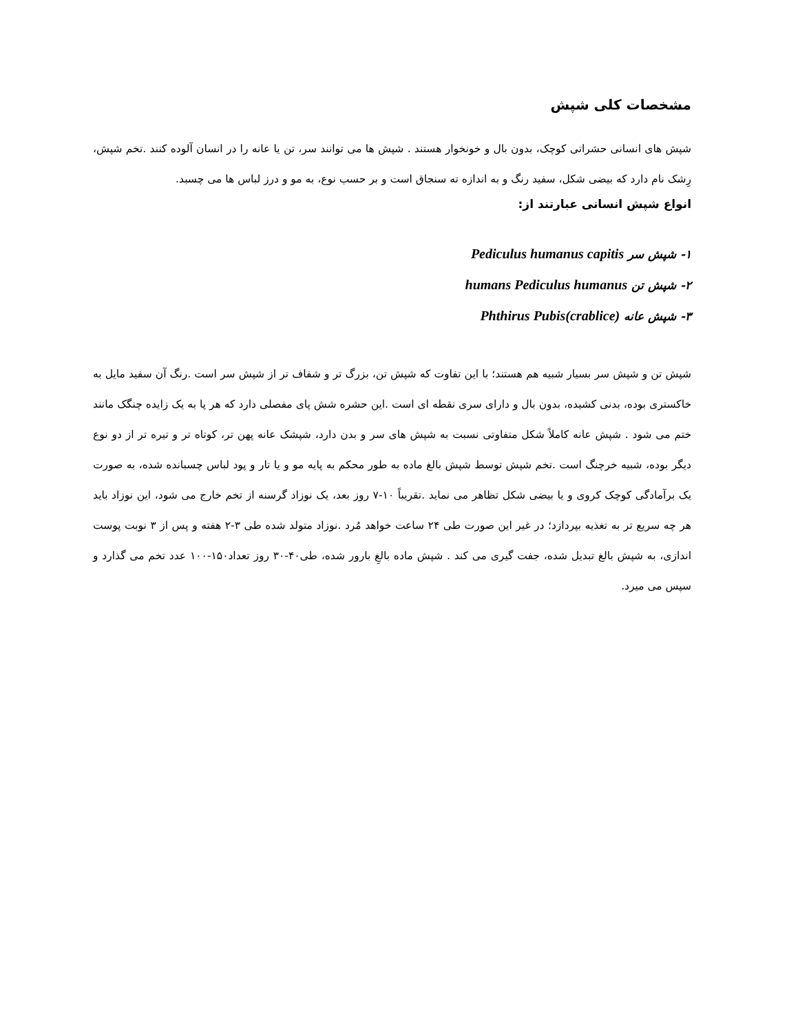مشخصات کلی شپش
شپش های انسانی حشراتی کوچک، بدون بال و خونخوار هستند . شپش ها می توانند سر، تن یا عانه را در انسان آلوده کنند .تخم شپش، رِشک نام دارد که بیضی شکل، سفید رنگ و به اندازه ته سنجاق است و بر حسب نوع، به مو و درز لباس ها می چسبد.
انواع شپش انسانی عبارتند از:
۱- شپش سر Pediculus humanus capitis
۲- شپش تن humans Pediculus humanus
۳- شپش عانه Phthirus Pubis(crablice)
شپش تن و شپش سر بسیار شبیه هم هستند؛ با این تفاوت که شپش تن، بزرگ تر و شفاف تر از شپش سر است .رنگ آن سفید مایل به خاکستری بوده، بدنی کشیده، بدون بال و دارای سری نقطه ای است .این حشره شش پای مفصلی دارد که هر پا به یک زایده چنگک مانند ختم می شود . شپش عانه کاملاً شکل متفاوتی نسبت به شپش های سر و بدن دارد، شپشک عانه پهن تر، کوتاه تر و تیره تر از دو نوع دیگر بوده، شبیه خرچنگ است .تخم شپش توسط شپش بالغ ماده به طور محکم به پایه مو و یا تار و پود لباس چسبانده شده، به صورت یک برآمادگی کوچک کروی و یا بیضی شکل تظاهر می نماید .تقریباً ۱۰-۷ روز بعد، یک نوزاد گرسنه از تخم خارج می شود، این نوزاد باید هر چه سریع تر به تغذیه بپردازد؛ در غیر این صورت طی ۲۴ ساعت خواهد مُرد .نوزاد متولد شده طی ۳-۲ هفته و پس از ۳ نوبت پوست اندازی، به شپش بالغ تبدیل شده، جفت گیری می کند . شپش ماده بالغِ بارور شده، طی۴۰-۳۰ روز تعداد۱۵۰-۱۰۰ عدد تخم می گذارد و سپس می میرد.